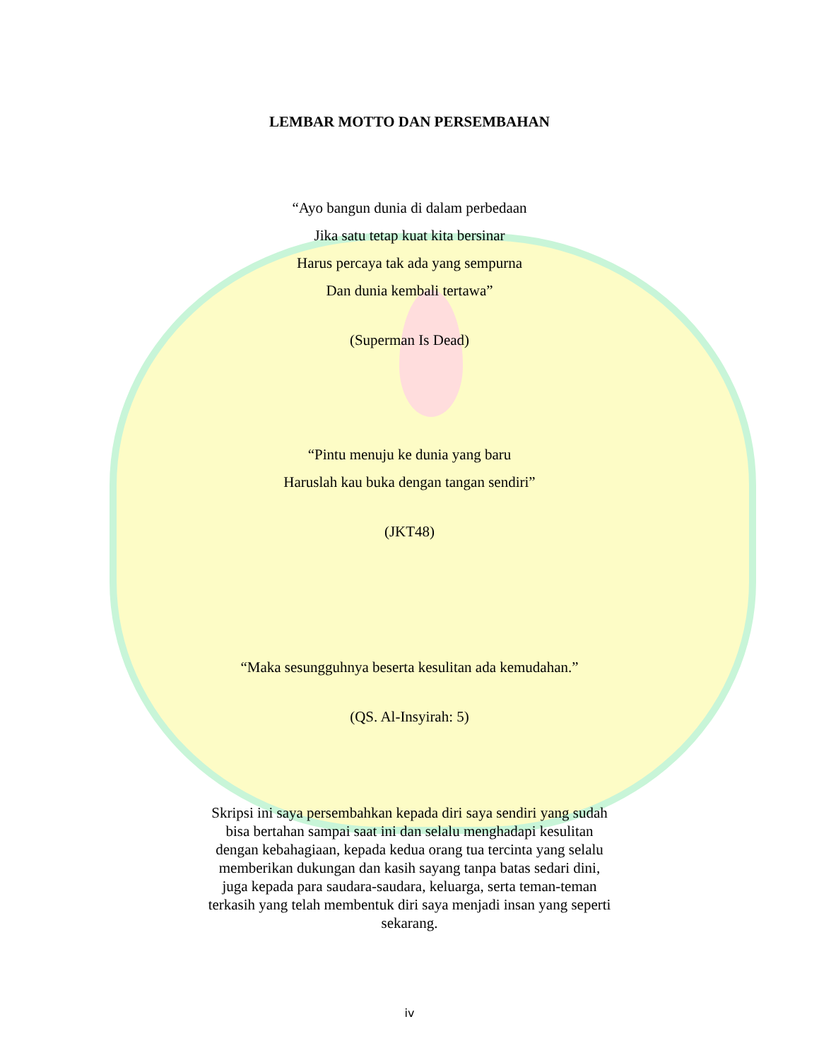LEMBAR MOTTO DAN PERSEMBAHAN
“Ayo bangun dunia di dalam perbedaan
Jika satu tetap kuat kita bersinar
Harus percaya tak ada yang sempurna
Dan dunia kembali tertawa”
(Superman Is Dead)
“Pintu menuju ke dunia yang baru
Haruslah kau buka dengan tangan sendiri”
(JKT48)
“Maka sesungguhnya beserta kesulitan ada kemudahan.”
(QS. Al-Insyirah: 5)
Skripsi ini saya persembahkan kepada diri saya sendiri yang sudah bisa bertahan sampai saat ini dan selalu menghadapi kesulitan dengan kebahagiaan, kepada kedua orang tua tercinta yang selalu memberikan dukungan dan kasih sayang tanpa batas sedari dini, juga kepada para saudara-saudara, keluarga, serta teman-teman terkasih yang telah membentuk diri saya menjadi insan yang seperti sekarang.
iv